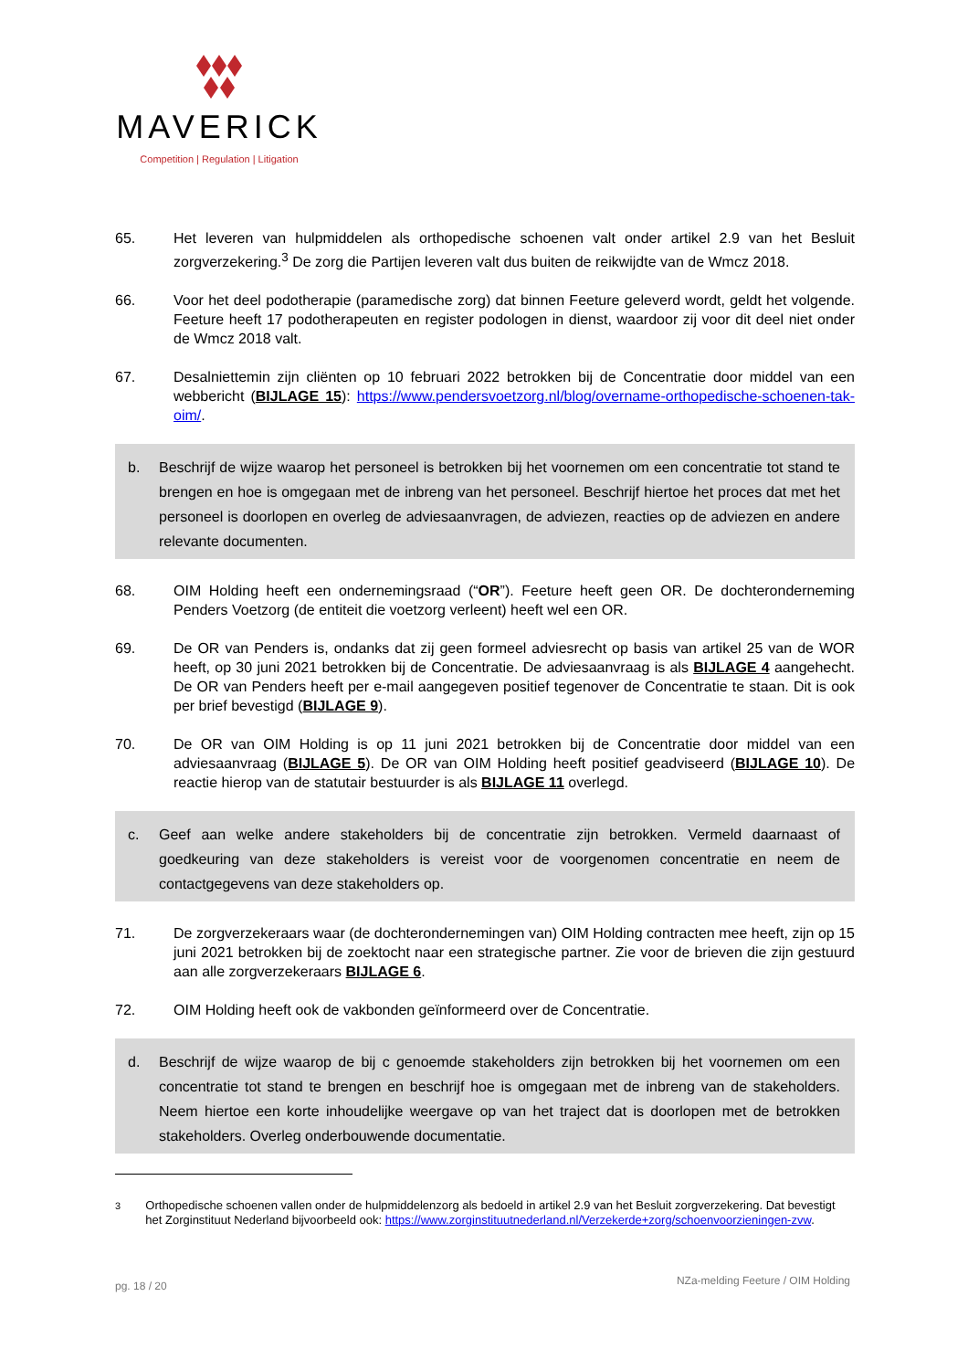MAVERICK
Competition | Regulation | Litigation
65. Het leveren van hulpmiddelen als orthopedische schoenen valt onder artikel 2.9 van het Besluit zorgverzekering.<sup>3</sup> De zorg die Partijen leveren valt dus buiten de reikwijdte van de Wmcz 2018.
66. Voor het deel podotherapie (paramedische zorg) dat binnen Feeture geleverd wordt, geldt het volgende. Feeture heeft 17 podotherapeuten en register podologen in dienst, waardoor zij voor dit deel niet onder de Wmcz 2018 valt.
67. Desalniettemin zijn cliënten op 10 februari 2022 betrokken bij de Concentratie door middel van een webbericht (BIJLAGE 15): https://www.pendersvoetzorg.nl/blog/overname-orthopedische-schoenen-tak-oim/.
b. Beschrijf de wijze waarop het personeel is betrokken bij het voornemen om een concentratie tot stand te brengen en hoe is omgegaan met de inbreng van het personeel. Beschrijf hiertoe het proces dat met het personeel is doorlopen en overleg de adviesaanvragen, de adviezen, reacties op de adviezen en andere relevante documenten.
68. OIM Holding heeft een ondernemingsraad (“OR”). Feeture heeft geen OR. De dochteronderneming Penders Voetzorg (de entiteit die voetzorg verleent) heeft wel een OR.
69. De OR van Penders is, ondanks dat zij geen formeel adviesrecht op basis van artikel 25 van de WOR heeft, op 30 juni 2021 betrokken bij de Concentratie. De adviesaanvraag is als BIJLAGE 4 aangehecht. De OR van Penders heeft per e-mail aangegeven positief tegenover de Concentratie te staan. Dit is ook per brief bevestigd (BIJLAGE 9).
70. De OR van OIM Holding is op 11 juni 2021 betrokken bij de Concentratie door middel van een adviesaanvraag (BIJLAGE 5). De OR van OIM Holding heeft positief geadviseerd (BIJLAGE 10). De reactie hierop van de statutair bestuurder is als BIJLAGE 11 overlegd.
c. Geef aan welke andere stakeholders bij de concentratie zijn betrokken. Vermeld daarnaast of goedkeuring van deze stakeholders is vereist voor de voorgenomen concentratie en neem de contactgegevens van deze stakeholders op.
71. De zorgverzekeraars waar (de dochterondernemingen van) OIM Holding contracten mee heeft, zijn op 15 juni 2021 betrokken bij de zoektocht naar een strategische partner. Zie voor de brieven die zijn gestuurd aan alle zorgverzekeraars BIJLAGE 6.
72. OIM Holding heeft ook de vakbonden geïnformeerd over de Concentratie.
d. Beschrijf de wijze waarop de bij c genoemde stakeholders zijn betrokken bij het voornemen om een concentratie tot stand te brengen en beschrijf hoe is omgegaan met de inbreng van de stakeholders. Neem hiertoe een korte inhoudelijke weergave op van het traject dat is doorlopen met de betrokken stakeholders. Overleg onderbouwende documentatie.
<sup>3</sup> Orthopedische schoenen vallen onder de hulpmiddelenzorg als bedoeld in artikel 2.9 van het Besluit zorgverzekering. Dat bevestigt het Zorginstituut Nederland bijvoorbeeld ook: https://www.zorginstituutnederland.nl/Verzekerde+zorg/schoenvoorzieningen-zvw.
pg. 18 / 20 NZa-melding Feeture / OIM Holding